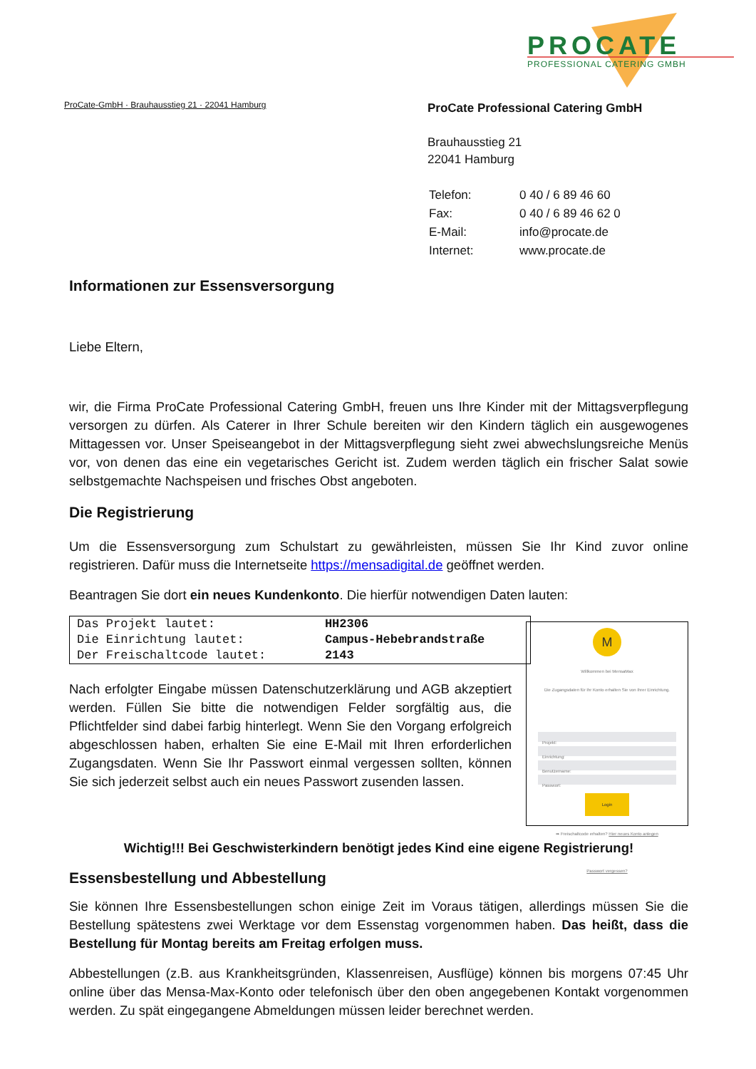PROCATE
PROFESSIONAL CATERING GMBH
ProCate-GmbH · Brauhausstieg 21 · 22041 Hamburg
ProCate Professional Catering GmbH
Brauhausstieg 21
22041 Hamburg
| Telefon: | 0 40 / 6 89 46 60 |
| Fax: | 0 40 / 6 89 46 62 0 |
| E-Mail: | info@procate.de |
| Internet: | www.procate.de |
Informationen zur Essensversorgung
Liebe Eltern,
wir, die Firma ProCate Professional Catering GmbH, freuen uns Ihre Kinder mit der Mittagsverpflegung versorgen zu dürfen. Als Caterer in Ihrer Schule bereiten wir den Kindern täglich ein ausgewogenes Mittagessen vor. Unser Speiseangebot in der Mittagsverpflegung sieht zwei abwechslungsreiche Menüs vor, von denen das eine ein vegetarisches Gericht ist. Zudem werden täglich ein frischer Salat sowie selbstgemachte Nachspeisen und frisches Obst angeboten.
Die Registrierung
Um die Essensversorgung zum Schulstart zu gewährleisten, müssen Sie Ihr Kind zuvor online registrieren. Dafür muss die Internetseite https://mensadigital.de geöffnet werden.
Beantragen Sie dort ein neues Kundenkonto. Die hierfür notwendigen Daten lauten:
| Das Projekt lautet: | HH2306 |
| Die Einrichtung lautet: | Campus-Hebebrandstraße |
| Der Freischaltcode lautet: | 2143 |
Nach erfolgter Eingabe müssen Datenschutzerklärung und AGB akzeptiert werden. Füllen Sie bitte die notwendigen Felder sorgfältig aus, die Pflichtfelder sind dabei farbig hinterlegt. Wenn Sie den Vorgang erfolgreich abgeschlossen haben, erhalten Sie eine E-Mail mit Ihren erforderlichen Zugangsdaten. Wenn Sie Ihr Passwort einmal vergessen sollten, können Sie sich jederzeit selbst auch ein neues Passwort zusenden lassen.
M
Willkommen bei MensaMax
Die Zugangsdaten für Ihr Konto erhalten Sie von Ihrer Einrichtung.
Projekt:
Einrichtung:
Benutzername:
Passwort:
Login
➡ Freischaltcode erhalten? Hier neues Konto anlegen
Passwort vergessen?
Wichtig!!! Bei Geschwisterkindern benötigt jedes Kind eine eigene Registrierung!
Essensbestellung und Abbestellung
Sie können Ihre Essensbestellungen schon einige Zeit im Voraus tätigen, allerdings müssen Sie die Bestellung spätestens zwei Werktage vor dem Essenstag vorgenommen haben. Das heißt, dass die Bestellung für Montag bereits am Freitag erfolgen muss.
Abbestellungen (z.B. aus Krankheitsgründen, Klassenreisen, Ausflüge) können bis morgens 07:45 Uhr online über das Mensa-Max-Konto oder telefonisch über den oben angegebenen Kontakt vorgenommen werden. Zu spät eingegangene Abmeldungen müssen leider berechnet werden.